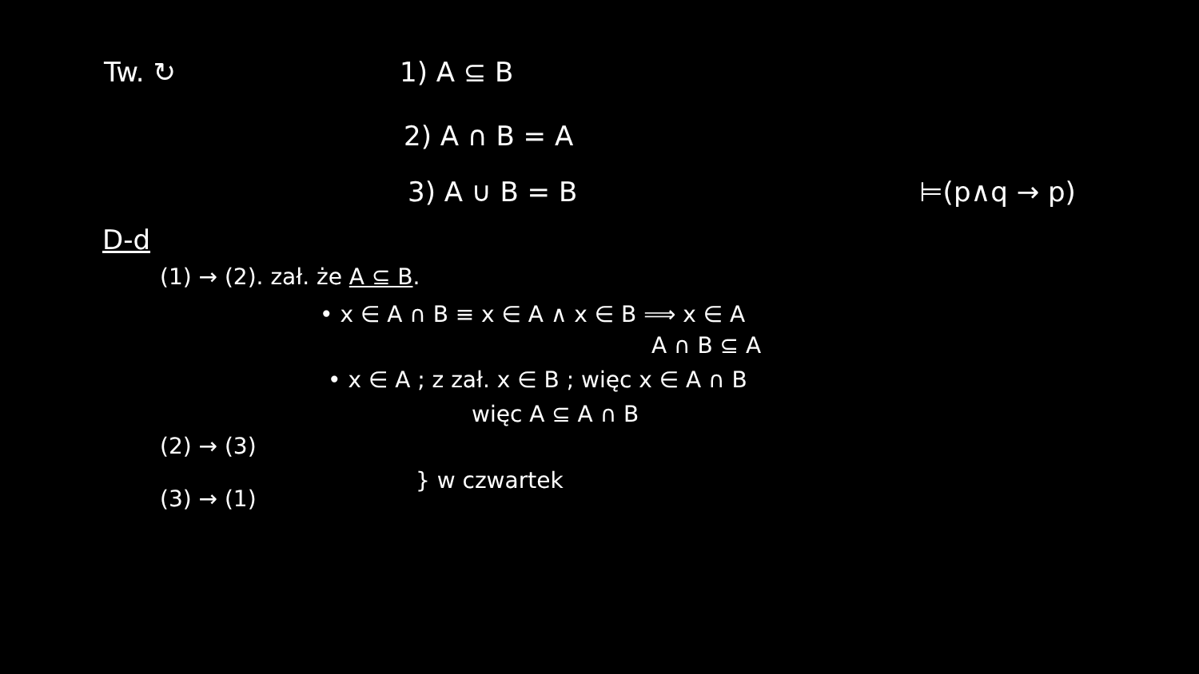Tw. ↻ 1) A ⊆ B
2) A ∩ B = A
3) A ∪ B = B ⊨(p∧q → p)
D-d
(1) → (2). zał. że A ⊆ B.
• x ∈ A ∩ B ≡ x ∈ A ∧ x ∈ B ⟹ x ∈ A
A ∩ B ⊆ A
• x ∈ A ; z zał. x ∈ B ; więc x ∈ A ∩ B
(2) → (3)
(3) → (1)
więc A ⊆ A ∩ B
} w czwartek